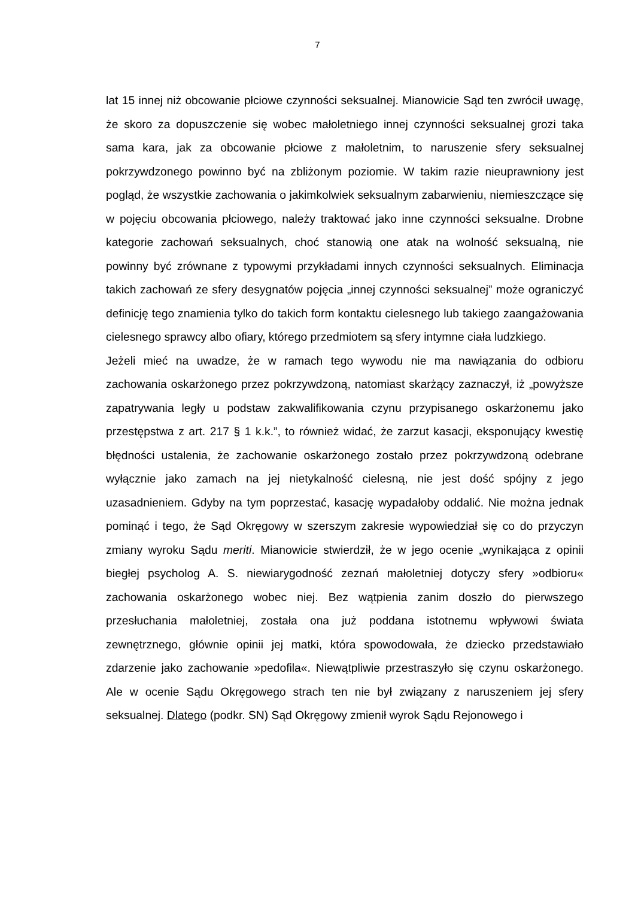7
lat 15 innej niż obcowanie płciowe czynności seksualnej. Mianowicie Sąd ten zwrócił uwagę, że skoro za dopuszczenie się wobec małoletniego innej czynności seksualnej grozi taka sama kara, jak za obcowanie płciowe z małoletnim, to naruszenie sfery seksualnej pokrzywdzonego powinno być na zbliżonym poziomie. W takim razie nieuprawniony jest pogląd, że wszystkie zachowania o jakimkolwiek seksualnym zabarwieniu, niemieszczące się w pojęciu obcowania płciowego, należy traktować jako inne czynności seksualne. Drobne kategorie zachowań seksualnych, choć stanowią one atak na wolność seksualną, nie powinny być zrównane z typowymi przykładami innych czynności seksualnych. Eliminacja takich zachowań ze sfery desygnatów pojęcia „innej czynności seksualnej” może ograniczyć definicję tego znamienia tylko do takich form kontaktu cielesnego lub takiego zaangażowania cielesnego sprawcy albo ofiary, którego przedmiotem są sfery intymne ciała ludzkiego.
Jeżeli mieć na uwadze, że w ramach tego wywodu nie ma nawiązania do odbioru zachowania oskarżonego przez pokrzywdzoną, natomiast skarżący zaznaczył, iż „powyższe zapatrywania legły u podstaw zakwalifikowania czynu przypisanego oskarżonemu jako przestępstwa z art. 217 § 1 k.k.”, to również widać, że zarzut kasacji, eksponujący kwestię błędności ustalenia, że zachowanie oskarżonego zostało przez pokrzywdzoną odebrane wyłącznie jako zamach na jej nietykalność cielesną, nie jest dość spójny z jego uzasadnieniem. Gdyby na tym poprzestać, kasację wypadałoby oddalić. Nie można jednak pominąć i tego, że Sąd Okręgowy w szerszym zakresie wypowiedział się co do przyczyn zmiany wyroku Sądu meriti. Mianowicie stwierdził, że w jego ocenie „wynikająca z opinii biegłej psycholog A. S. niewiarygodność zeznań małoletniej dotyczy sfery »odbioru« zachowania oskarżonego wobec niej. Bez wątpienia zanim doszło do pierwszego przesłuchania małoletniej, została ona już poddana istotnemu wpływowi świata zewnętrznego, głównie opinii jej matki, która spowodowała, że dziecko przedstawiało zdarzenie jako zachowanie »pedofila«. Niewątpliwie przestraszyło się czynu oskarżonego. Ale w ocenie Sądu Okręgowego strach ten nie był związany z naruszeniem jej sfery seksualnej. Dlatego (podkr. SN) Sąd Okręgowy zmienił wyrok Sądu Rejonowego i